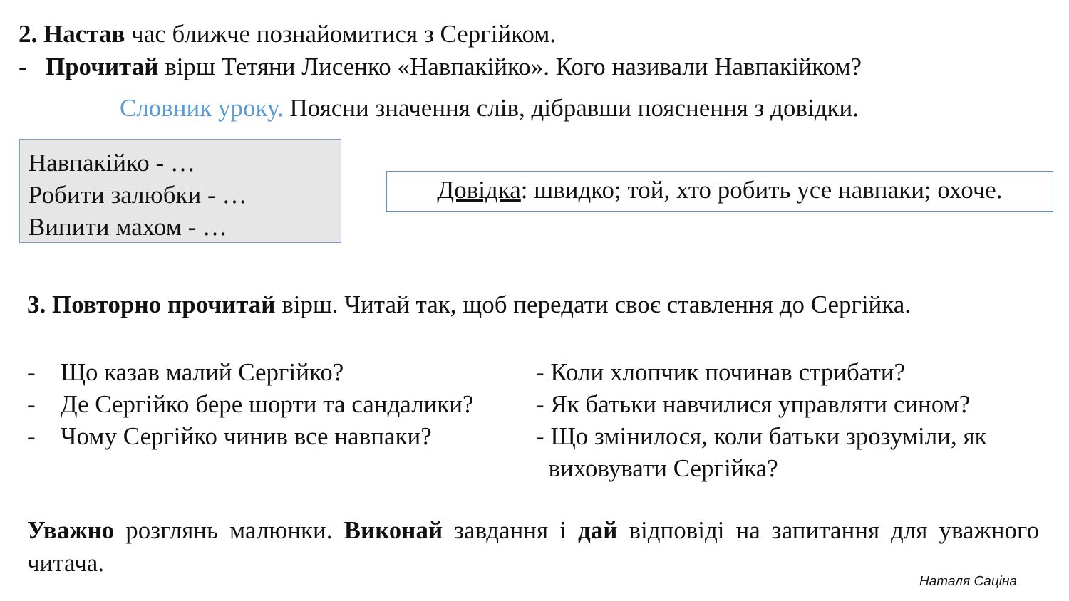2. Настав час ближче познайомитися з Сергійком.
- Прочитай вірш Тетяни Лисенко «Навпакійко». Кого називали Навпакійком?
Словник уроку. Поясни значення слів, дібравши пояснення з довідки.
Навпакійко - …
Робити залюбки - …
Випити махом - …
Довідка: швидко; той, хто робить усе навпаки; охоче.
3. Повторно прочитай вірш. Читай так, щоб передати своє ставлення до Сергійка.
- Що казав малий Сергійко?
- Де Сергійко бере шорти та сандалики?
- Чому Сергійко чинив все навпаки?
- Коли хлопчик починав стрибати?
- Як батьки навчилися управляти сином?
- Що змінилося, коли батьки зрозуміли, як
виховувати Сергійка?
Уважно розглянь малюнки. Виконай завдання і дай відповіді на запитання для уважного читача.
Наталя Саціна